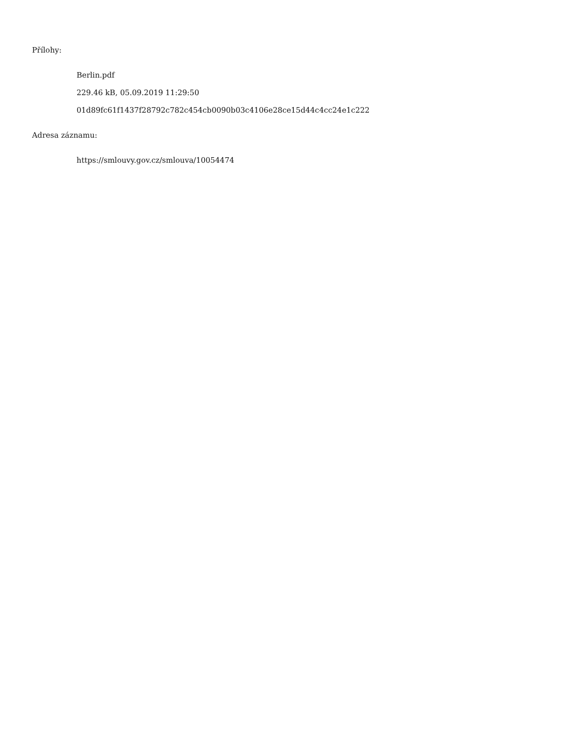Přílohy:
Berlin.pdf
229.46 kB, 05.09.2019 11:29:50
01d89fc61f1437f28792c782c454cb0090b03c4106e28ce15d44c4cc24e1c222
Adresa záznamu:
https://smlouvy.gov.cz/smlouva/10054474